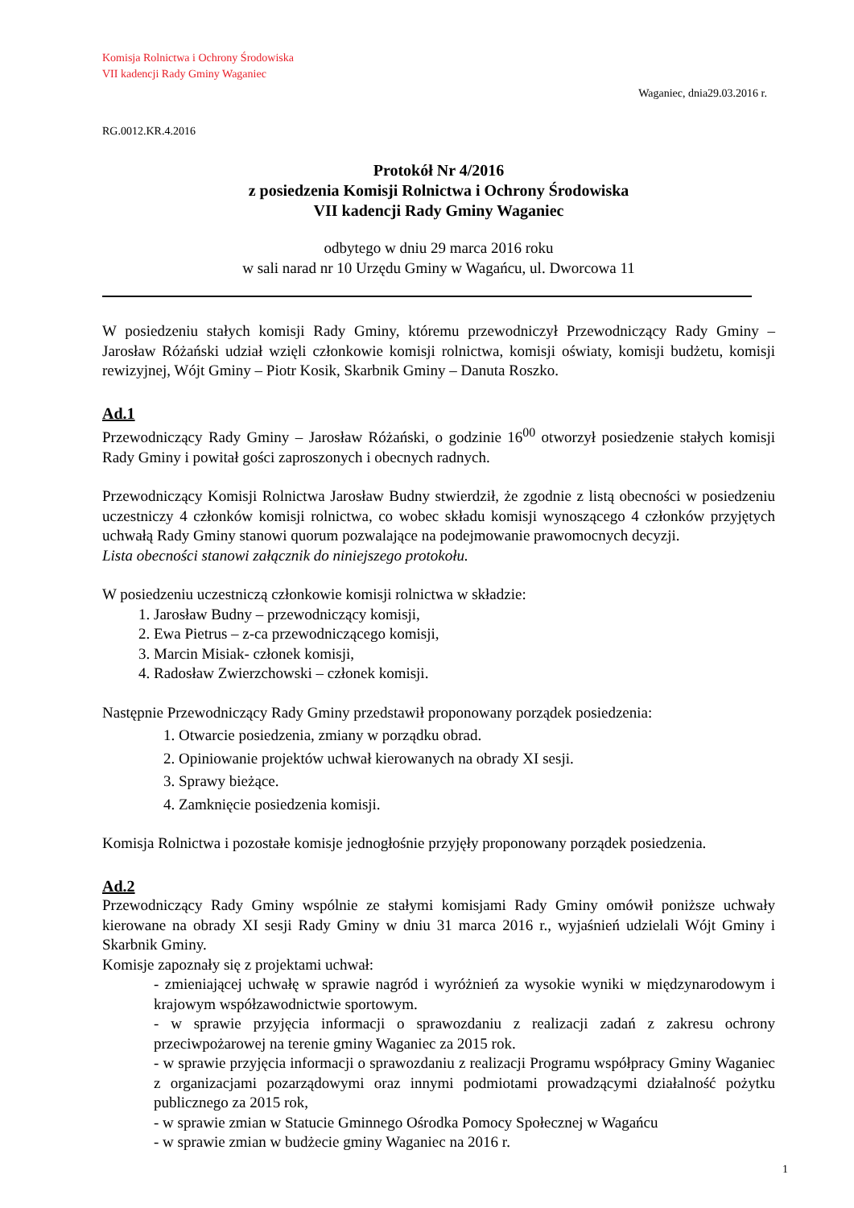Komisja Rolnictwa i Ochrony Środowiska
VII kadencji Rady Gminy Waganiec
Waganiec, dnia29.03.2016 r.
RG.0012.KR.4.2016
Protokół Nr 4/2016
z posiedzenia Komisji Rolnictwa i Ochrony Środowiska
VII kadencji Rady Gminy Waganiec
odbytego w dniu 29 marca 2016 roku
w sali narad nr 10 Urzędu Gminy w Wagańcu, ul. Dworcowa 11
W posiedzeniu stałych komisji Rady Gminy, któremu przewodniczył Przewodniczący Rady Gminy – Jarosław Różański udział wzięli członkowie komisji rolnictwa, komisji oświaty, komisji budżetu, komisji rewizyjnej, Wójt Gminy – Piotr Kosik, Skarbnik Gminy – Danuta Roszko.
Ad.1
Przewodniczący Rady Gminy – Jarosław Różański, o godzinie 16<sup>00</sup> otworzył posiedzenie stałych komisji Rady Gminy i powitał gości zaproszonych i obecnych radnych.
Przewodniczący Komisji Rolnictwa Jarosław Budny stwierdził, że zgodnie z listą obecności w posiedzeniu uczestniczy 4 członków komisji rolnictwa, co wobec składu komisji wynoszącego 4 członków przyjętych uchwałą Rady Gminy stanowi quorum pozwalające na podejmowanie prawomocnych decyzji.
Lista obecności stanowi załącznik do niniejszego protokołu.
W posiedzeniu uczestniczą członkowie komisji rolnictwa w składzie:
1. Jarosław Budny – przewodniczący komisji,
2. Ewa Pietrus – z-ca przewodniczącego komisji,
3. Marcin Misiak- członek komisji,
4. Radosław Zwierzchowski – członek komisji.
Następnie Przewodniczący Rady Gminy przedstawił proponowany porządek posiedzenia:
1. Otwarcie posiedzenia, zmiany w porządku obrad.
2. Opiniowanie projektów uchwał kierowanych na obrady XI sesji.
3. Sprawy bieżące.
4. Zamknięcie posiedzenia komisji.
Komisja Rolnictwa i pozostałe komisje jednogłośnie przyjęły proponowany porządek posiedzenia.
Ad.2
Przewodniczący Rady Gminy wspólnie ze stałymi komisjami Rady Gminy omówił poniższe uchwały kierowane na obrady XI sesji Rady Gminy w dniu 31 marca 2016 r., wyjaśnień udzielali Wójt Gminy i Skarbnik Gminy.
Komisje zapoznały się z projektami uchwał:
- zmieniającej uchwałę w sprawie nagród i wyróżnień za wysokie wyniki w międzynarodowym i krajowym współzawodnictwie sportowym.
- w sprawie przyjęcia informacji o sprawozdaniu z realizacji zadań z zakresu ochrony przeciwpożarowej na terenie gminy Waganiec za 2015 rok.
- w sprawie przyjęcia informacji o sprawozdaniu z realizacji Programu współpracy Gminy Waganiec z organizacjami pozarządowymi oraz innymi podmiotami prowadzącymi działalność pożytku publicznego za 2015 rok,
- w sprawie zmian w Statucie Gminnego Ośrodka Pomocy Społecznej w Wagańcu
- w sprawie zmian w budżecie gminy Waganiec na 2016 r.
1